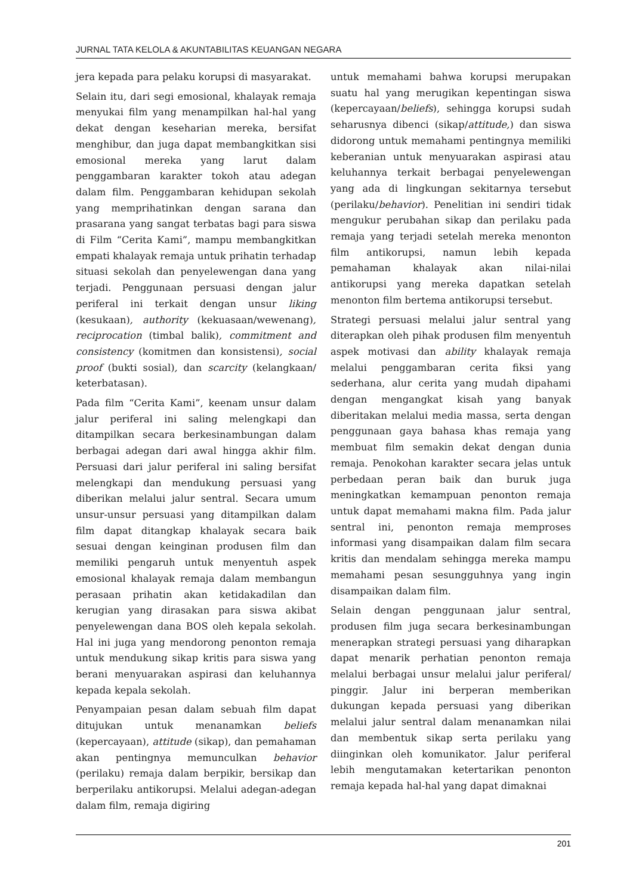JURNAL TATA KELOLA & AKUNTABILITAS KEUANGAN NEGARA
jera kepada para pelaku korupsi di masyarakat.
Selain itu, dari segi emosional, khalayak remaja menyukai film yang menampilkan hal-hal yang dekat dengan keseharian mereka, bersifat menghibur, dan juga dapat membangkitkan sisi emosional mereka yang larut dalam penggambaran karakter tokoh atau adegan dalam film. Penggambaran kehidupan sekolah yang memprihatinkan dengan sarana dan prasarana yang sangat terbatas bagi para siswa di Film “Cerita Kami”, mampu membangkitkan empati khalayak remaja untuk prihatin terhadap situasi sekolah dan penyelewengan dana yang terjadi. Penggunaan persuasi dengan jalur periferal ini terkait dengan unsur liking (kesukaan), authority (kekuasaan/wewenang), reciprocation (timbal balik), commitment and consistency (komitmen dan konsistensi), social proof (bukti sosial), dan scarcity (kelangkaan/ keterbatasan).
Pada film “Cerita Kami”, keenam unsur dalam jalur periferal ini saling melengkapi dan ditampilkan secara berkesinambungan dalam berbagai adegan dari awal hingga akhir film. Persuasi dari jalur periferal ini saling bersifat melengkapi dan mendukung persuasi yang diberikan melalui jalur sentral. Secara umum unsur-unsur persuasi yang ditampilkan dalam film dapat ditangkap khalayak secara baik sesuai dengan keinginan produsen film dan memiliki pengaruh untuk menyentuh aspek emosional khalayak remaja dalam membangun perasaan prihatin akan ketidakadilan dan kerugian yang dirasakan para siswa akibat penyelewengan dana BOS oleh kepala sekolah. Hal ini juga yang mendorong penonton remaja untuk mendukung sikap kritis para siswa yang berani menyuarakan aspirasi dan keluhannya kepada kepala sekolah.
Penyampaian pesan dalam sebuah film dapat ditujukan untuk menanamkan beliefs (kepercayaan), attitude (sikap), dan pemahaman akan pentingnya memunculkan behavior (perilaku) remaja dalam berpikir, bersikap dan berperilaku antikorupsi. Melalui adegan-adegan dalam film, remaja digiring
untuk memahami bahwa korupsi merupakan suatu hal yang merugikan kepentingan siswa (kepercayaan/beliefs), sehingga korupsi sudah seharusnya dibenci (sikap/attitude,) dan siswa didorong untuk memahami pentingnya memiliki keberanian untuk menyuarakan aspirasi atau keluhannya terkait berbagai penyelewengan yang ada di lingkungan sekitarnya tersebut (perilaku/behavior). Penelitian ini sendiri tidak mengukur perubahan sikap dan perilaku pada remaja yang terjadi setelah mereka menonton film antikorupsi, namun lebih kepada pemahaman khalayak akan nilai-nilai antikorupsi yang mereka dapatkan setelah menonton film bertema antikorupsi tersebut.
Strategi persuasi melalui jalur sentral yang diterapkan oleh pihak produsen film menyentuh aspek motivasi dan ability khalayak remaja melalui penggambaran cerita fiksi yang sederhana, alur cerita yang mudah dipahami dengan mengangkat kisah yang banyak diberitakan melalui media massa, serta dengan penggunaan gaya bahasa khas remaja yang membuat film semakin dekat dengan dunia remaja. Penokohan karakter secara jelas untuk perbedaan peran baik dan buruk juga meningkatkan kemampuan penonton remaja untuk dapat memahami makna film. Pada jalur sentral ini, penonton remaja memproses informasi yang disampaikan dalam film secara kritis dan mendalam sehingga mereka mampu memahami pesan sesungguhnya yang ingin disampaikan dalam film.
Selain dengan penggunaan jalur sentral, produsen film juga secara berkesinambungan menerapkan strategi persuasi yang diharapkan dapat menarik perhatian penonton remaja melalui berbagai unsur melalui jalur periferal/ pinggir. Jalur ini berperan memberikan dukungan kepada persuasi yang diberikan melalui jalur sentral dalam menanamkan nilai dan membentuk sikap serta perilaku yang diinginkan oleh komunikator. Jalur periferal lebih mengutamakan ketertarikan penonton remaja kepada hal-hal yang dapat dimaknai
201